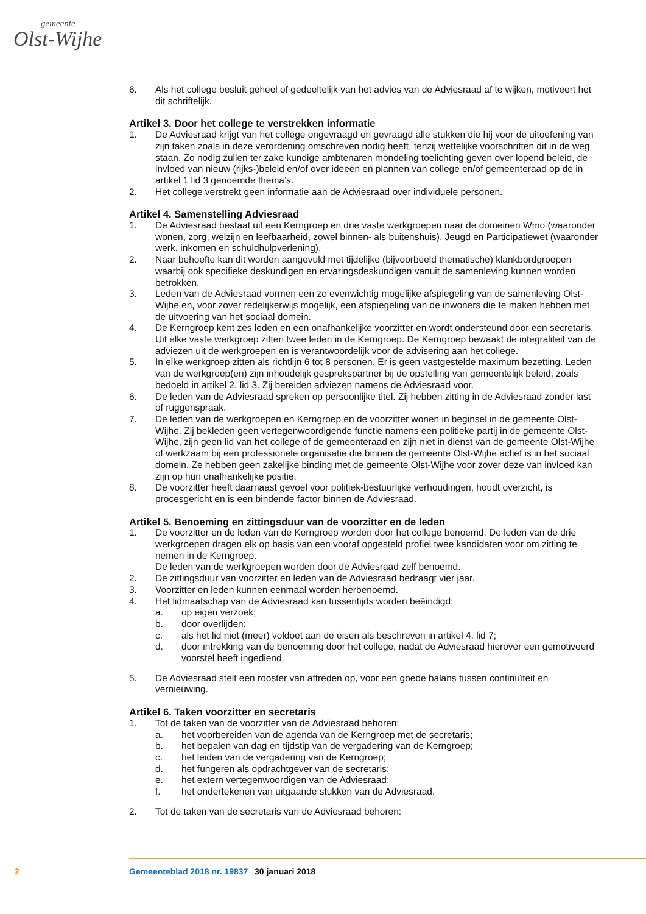gemeente
Olst-Wijhe
6. Als het college besluit geheel of gedeeltelijk van het advies van de Adviesraad af te wijken, motiveert het dit schriftelijk.
Artikel 3. Door het college te verstrekken informatie
1. De Adviesraad krijgt van het college ongevraagd en gevraagd alle stukken die hij voor de uitoefening van zijn taken zoals in deze verordening omschreven nodig heeft, tenzij wettelijke voorschriften dit in de weg staan. Zo nodig zullen ter zake kundige ambtenaren mondeling toelichting geven over lopend beleid, de invloed van nieuw (rijks-)beleid en/of over ideeën en plannen van college en/of gemeenteraad op de in artikel 1 lid 3 genoemde thema’s.
2. Het college verstrekt geen informatie aan de Adviesraad over individuele personen.
Artikel 4. Samenstelling Adviesraad
1. De Adviesraad bestaat uit een Kerngroep en drie vaste werkgroepen naar de domeinen Wmo (waaronder wonen, zorg, welzijn en leefbaarheid, zowel binnen- als buitenshuis), Jeugd en Participatiewet (waaronder werk, inkomen en schuldhulpverlening).
2. Naar behoefte kan dit worden aangevuld met tijdelijke (bijvoorbeeld thematische) klankbordgroepen waarbij ook specifieke deskundigen en ervaringsdeskundigen vanuit de samenleving kunnen worden betrokken.
3. Leden van de Adviesraad vormen een zo evenwichtig mogelijke afspiegeling van de samenleving Olst-Wijhe en, voor zover redelijkerwijs mogelijk, een afspiegeling van de inwoners die te maken hebben met de uitvoering van het sociaal domein.
4. De Kerngroep kent zes leden en een onafhankelijke voorzitter en wordt ondersteund door een secretaris. Uit elke vaste werkgroep zitten twee leden in de Kerngroep. De Kerngroep bewaakt de integraliteit van de adviezen uit de werkgroepen en is verantwoordelijk voor de advisering aan het college.
5. In elke werkgroep zitten als richtlijn 6 tot 8 personen. Er is geen vastgestelde maximum bezetting. Leden van de werkgroep(en) zijn inhoudelijk gesprekspartner bij de opstelling van gemeentelijk beleid, zoals bedoeld in artikel 2, lid 3. Zij bereiden adviezen namens de Adviesraad voor.
6. De leden van de Adviesraad spreken op persoonlijke titel. Zij hebben zitting in de Adviesraad zonder last of ruggenspraak.
7. De leden van de werkgroepen en Kerngroep en de voorzitter wonen in beginsel in de gemeente Olst-Wijhe. Zij bekleden geen vertegenwoordigende functie namens een politieke partij in de gemeente Olst-Wijhe, zijn geen lid van het college of de gemeenteraad en zijn niet in dienst van de gemeente Olst-Wijhe of werkzaam bij een professionele organisatie die binnen de gemeente Olst-Wijhe actief is in het sociaal domein. Ze hebben geen zakelijke binding met de gemeente Olst-Wijhe voor zover deze van invloed kan zijn op hun onafhankelijke positie.
8. De voorzitter heeft daarnaast gevoel voor politiek-bestuurlijke verhoudingen, houdt overzicht, is procesgericht en is een bindende factor binnen de Adviesraad.
Artikel 5. Benoeming en zittingsduur van de voorzitter en de leden
1. De voorzitter en de leden van de Kerngroep worden door het college benoemd. De leden van de drie werkgroepen dragen elk op basis van een vooraf opgesteld profiel twee kandidaten voor om zitting te nemen in de Kerngroep.
De leden van de werkgroepen worden door de Adviesraad zelf benoemd.
2. De zittingsduur van voorzitter en leden van de Adviesraad bedraagt vier jaar.
3. Voorzitter en leden kunnen eenmaal worden herbenoemd.
4. Het lidmaatschap van de Adviesraad kan tussentijds worden beëindigd:
a. op eigen verzoek;
b. door overlijden;
c. als het lid niet (meer) voldoet aan de eisen als beschreven in artikel 4, lid 7;
d. door intrekking van de benoeming door het college, nadat de Adviesraad hierover een gemotiveerd voorstel heeft ingediend.
5. De Adviesraad stelt een rooster van aftreden op, voor een goede balans tussen continuïteit en vernieuwing.
Artikel 6. Taken voorzitter en secretaris
1. Tot de taken van de voorzitter van de Adviesraad behoren:
a. het voorbereiden van de agenda van de Kerngroep met de secretaris;
b. het bepalen van dag en tijdstip van de vergadering van de Kerngroep;
c. het leiden van de vergadering van de Kerngroep;
d. het fungeren als opdrachtgever van de secretaris;
e. het extern vertegenwoordigen van de Adviesraad;
f. het ondertekenen van uitgaande stukken van de Adviesraad.
2. Tot de taken van de secretaris van de Adviesraad behoren:
2 Gemeenteblad 2018 nr. 19837 30 januari 2018